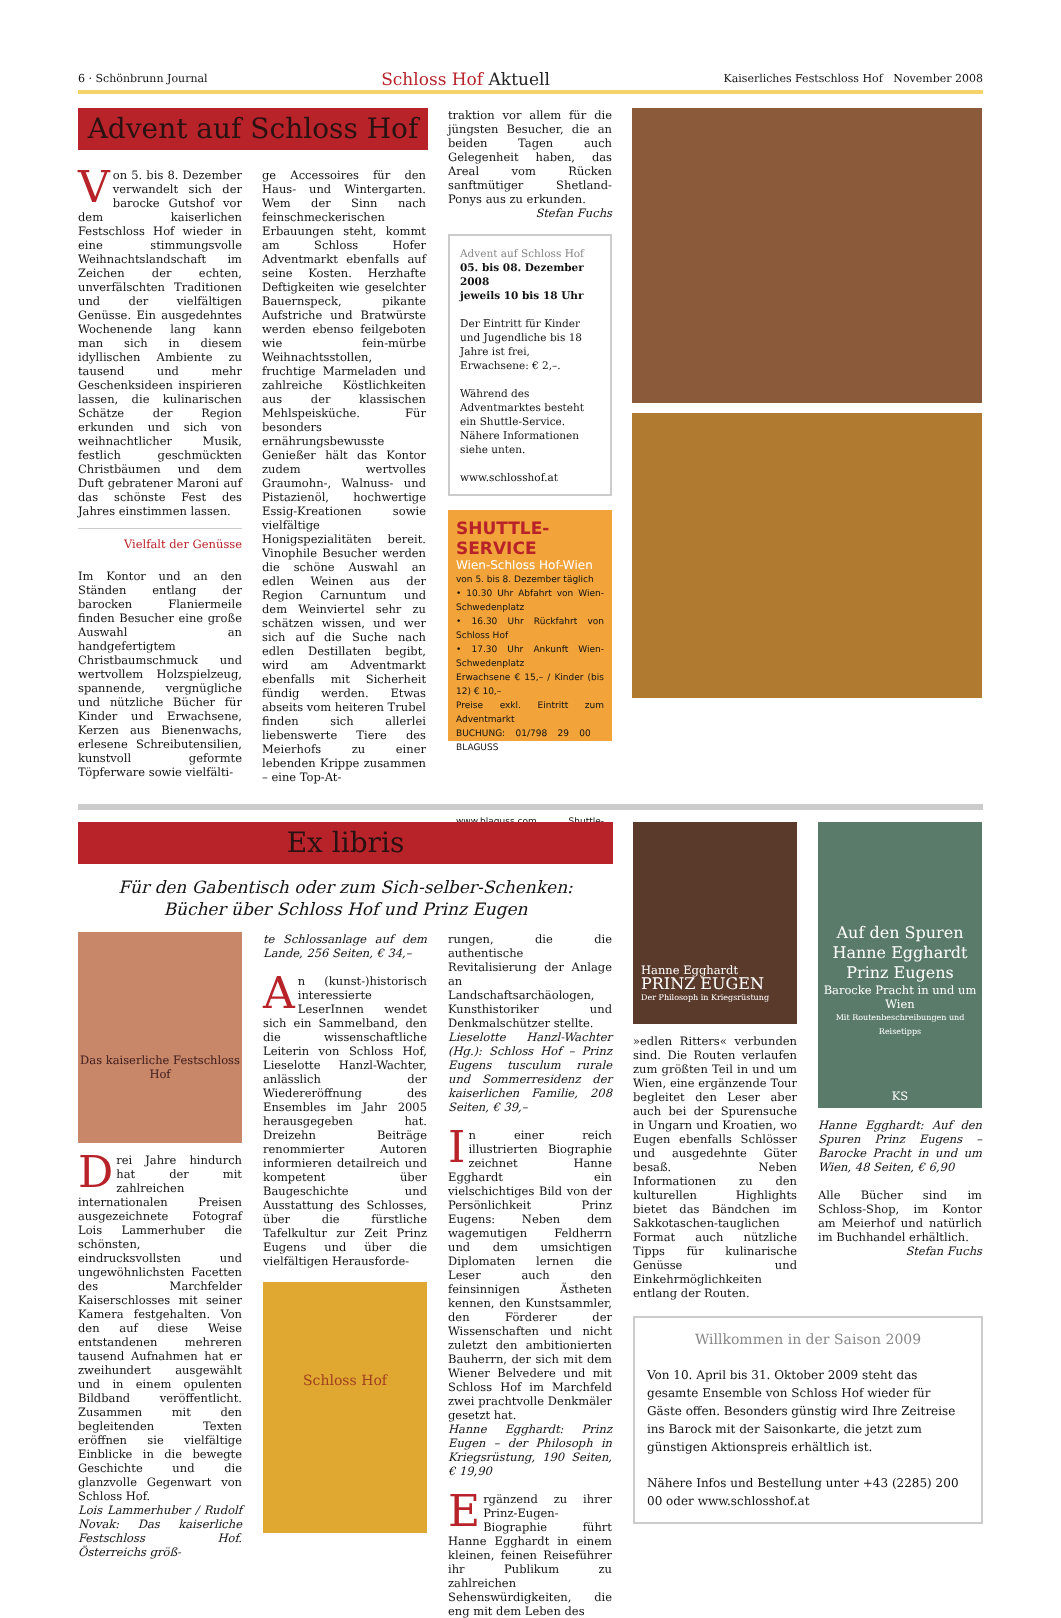6 · Schönbrunn Journal Schloss Hof Aktuell Kaiserliches Festschloss Hof November 2008
Advent auf Schloss Hof
Von 5. bis 8. Dezember verwandelt sich der barocke Gutshof vor dem kaiserlichen Festschloss Hof wieder in eine stimmungsvolle Weihnachtslandschaft im Zeichen der echten, unverfälschten Traditionen und der vielfältigen Genüsse. Ein ausgedehntes Wochenende lang kann man sich in diesem idyllischen Ambiente zu tausend und mehr Geschenksideen inspirieren lassen, die kulinarischen Schätze der Region erkunden und sich von weihnachtlicher Musik, festlich geschmückten Christbäumen und dem Duft gebratener Maroni auf das schönste Fest des Jahres einstimmen lassen.
Vielfalt der Genüsse
Im Kontor und an den Ständen entlang der barocken Flaniermeile finden Besucher eine große Auswahl an handgefertigtem Christbaumschmuck und wertvollem Holzspielzeug, spannende, vergnügliche und nützliche Bücher für Kinder und Erwachsene, Kerzen aus Bienenwachs, erlesene Schreibutensilien, kunstvoll geformte Töpferware sowie vielfälti-
ge Accessoires für den Haus- und Wintergarten. Wem der Sinn nach feinschmeckerischen Erbauungen steht, kommt am Schloss Hofer Adventmarkt ebenfalls auf seine Kosten. Herzhafte Deftigkeiten wie geselchter Bauernspeck, pikante Aufstriche und Bratwürste werden ebenso feilgeboten wie fein-mürbe Weihnachtsstollen, fruchtige Marmeladen und zahlreiche Köstlichkeiten aus der klassischen Mehlspeisküche. Für besonders ernährungsbewusste Genießer hält das Kontor zudem wertvolles Graumohn-, Walnuss- und Pistazienöl, hochwertige Essig-Kreationen sowie vielfältige Honigspezialitäten bereit. Vinophile Besucher werden die schöne Auswahl an edlen Weinen aus der Region Carnuntum und dem Weinviertel sehr zu schätzen wissen, und wer sich auf die Suche nach edlen Destillaten begibt, wird am Adventmarkt ebenfalls mit Sicherheit fündig werden. Etwas abseits vom heiteren Trubel finden sich allerlei liebenswerte Tiere des Meierhofs zu einer lebenden Krippe zusammen – eine Top-At-
traktion vor allem für die jüngsten Besucher, die an beiden Tagen auch Gelegenheit haben, das Areal vom Rücken sanftmütiger Shetland-Ponys aus zu erkunden.
Stefan Fuchs
Advent auf Schloss Hof
05. bis 08. Dezember 2008
jeweils 10 bis 18 Uhr
Der Eintritt für Kinder und Jugendliche bis 18 Jahre ist frei, Erwachsene: € 2,–.
Während des Adventmarktes besteht ein Shuttle-Service. Nähere Informationen siehe unten.
www.schlosshof.at
SHUTTLE-SERVICE
Wien-Schloss Hof-Wien
von 5. bis 8. Dezember täglich
• 10.30 Uhr Abfahrt von Wien-Schwedenplatz
• 16.30 Uhr Rückfahrt von Schloss Hof
• 17.30 Uhr Ankunft Wien-Schwedenplatz
Erwachsene € 15,– / Kinder (bis 12) € 10,–
Preise exkl. Eintritt zum Adventmarkt
BUCHUNG: 01/798 29 00 BLAGUSS
www.blaguss.com Shuttle-Bus@blaguss.com
Ex libris
Für den Gabentisch oder zum Sich-selber-Schenken:
Bücher über Schloss Hof und Prinz Eugen
Das kaiserliche Festschloss Hof
Drei Jahre hindurch hat der mit zahlreichen internationalen Preisen ausgezeichnete Fotograf Lois Lammerhuber die schönsten, eindrucksvollsten und ungewöhnlichsten Facetten des Marchfelder Kaiserschlosses mit seiner Kamera festgehalten. Von den auf diese Weise entstandenen mehreren tausend Aufnahmen hat er zweihundert ausgewählt und in einem opulenten Bildband veröffentlicht. Zusammen mit den begleitenden Texten eröffnen sie vielfältige Einblicke in die bewegte Geschichte und die glanzvolle Gegenwart von Schloss Hof.
Lois Lammerhuber / Rudolf Novak: Das kaiserliche Festschloss Hof. Österreichs größ-
te Schlossanlage auf dem Lande, 256 Seiten, € 34,–
An (kunst-)historisch interessierte LeserInnen wendet sich ein Sammelband, den die wissenschaftliche Leiterin von Schloss Hof, Lieselotte Hanzl-Wachter, anlässlich der Wiedereröffnung des Ensembles im Jahr 2005 herausgegeben hat. Dreizehn Beiträge renommierter Autoren informieren detailreich und kompetent über Baugeschichte und Ausstattung des Schlosses, über die fürstliche Tafelkultur zur Zeit Prinz Eugens und über die vielfältigen Herausforde-
Schloss Hof
rungen, die die authentische Revitalisierung der Anlage an Landschaftsarchäologen, Kunsthistoriker und Denkmalschützer stellte.
Lieselotte Hanzl-Wachter (Hg.): Schloss Hof – Prinz Eugens tusculum rurale und Sommerresidenz der kaiserlichen Familie, 208 Seiten, € 39,–
In einer reich illustrierten Biographie zeichnet Hanne Egghardt ein vielschichtiges Bild von der Persönlichkeit Prinz Eugens: Neben dem wagemutigen Feldherrn und dem umsichtigen Diplomaten lernen die Leser auch den feinsinnigen Ästheten kennen, den Kunstsammler, den Förderer der Wissenschaften und nicht zuletzt den ambitionierten Bauherrn, der sich mit dem Wiener Belvedere und mit Schloss Hof im Marchfeld zwei prachtvolle Denkmäler gesetzt hat.
Hanne Egghardt: Prinz Eugen – der Philosoph in Kriegsrüstung, 190 Seiten, € 19,90
Ergänzend zu ihrer Prinz-Eugen-Biographie führt Hanne Egghardt in einem kleinen, feinen Reiseführer ihr Publikum zu zahlreichen Sehenswürdigkeiten, die eng mit dem Leben des
Hanne Egghardt
PRINZ EUGEN
Der Philosoph in Kriegsrüstung
»edlen Ritters« verbunden sind. Die Routen verlaufen zum größten Teil in und um Wien, eine ergänzende Tour begleitet den Leser aber auch bei der Spurensuche in Ungarn und Kroatien, wo Eugen ebenfalls Schlösser und ausgedehnte Güter besaß. Neben Informationen zu den kulturellen Highlights bietet das Bändchen im Sakkotaschen-tauglichen Format auch nützliche Tipps für kulinarische Genüsse und Einkehrmöglichkeiten entlang der Routen.
Auf den Spuren
Hanne Egghardt Prinz Eugens
Barocke Pracht in und um Wien
Mit Routenbeschreibungen und Reisetipps
KS
Hanne Egghardt: Auf den Spuren Prinz Eugens – Barocke Pracht in und um Wien, 48 Seiten, € 6,90
Alle Bücher sind im Schloss-Shop, im Kontor am Meierhof und natürlich im Buchhandel erhältlich.
Stefan Fuchs
Willkommen in der Saison 2009
Von 10. April bis 31. Oktober 2009 steht das gesamte Ensemble von Schloss Hof wieder für Gäste offen. Besonders günstig wird Ihre Zeitreise ins Barock mit der Saisonkarte, die jetzt zum günstigen Aktionspreis erhältlich ist.
Nähere Infos und Bestellung unter +43 (2285) 200 00 oder www.schlosshof.at